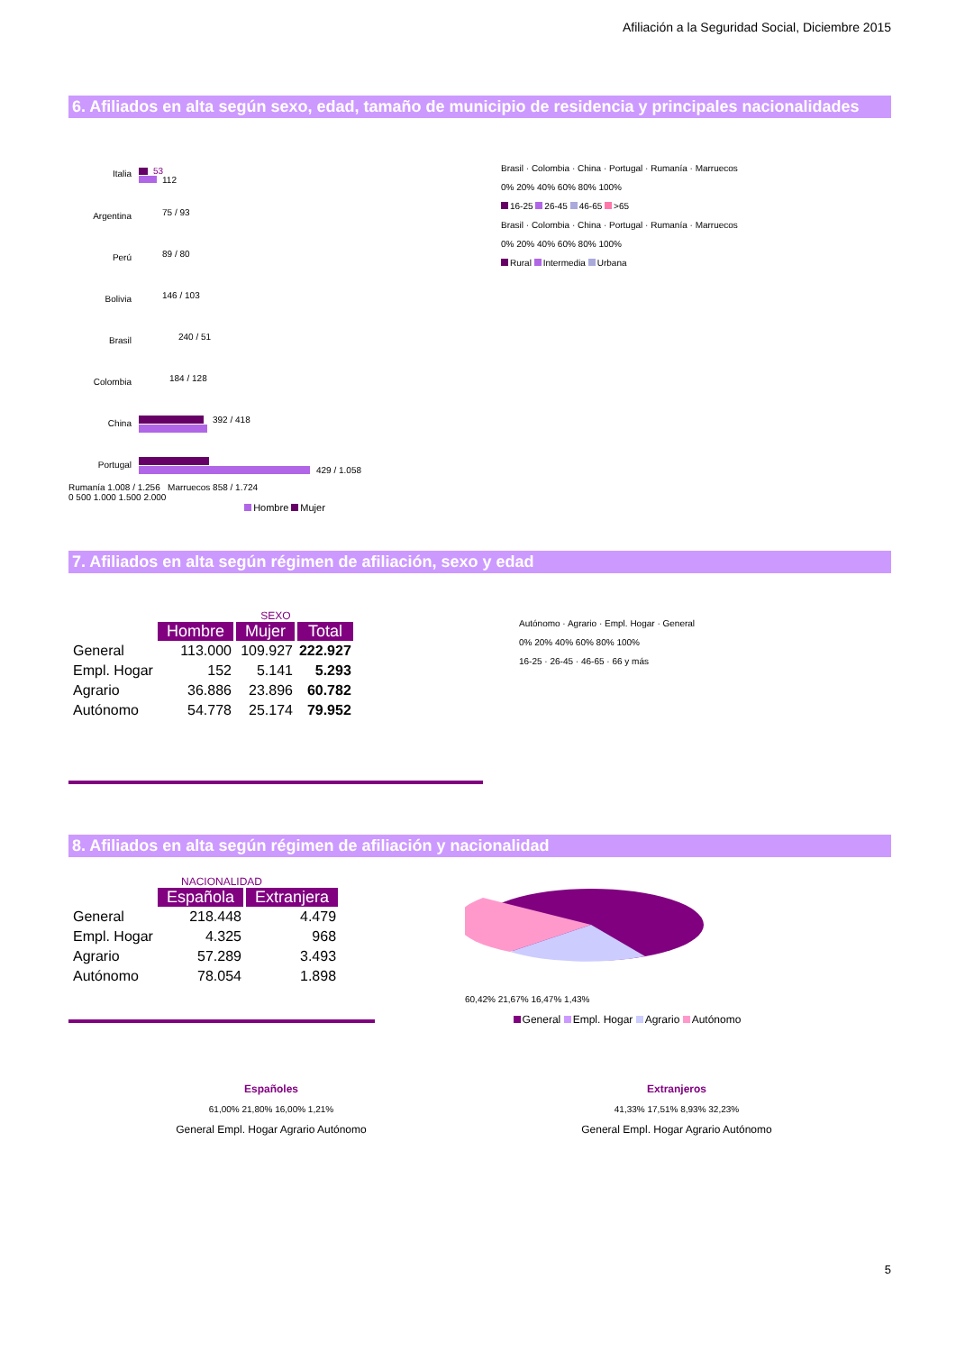Afiliación a la Seguridad Social, Diciembre 2015
6. Afiliados en alta según sexo, edad, tamaño de municipio de residencia y principales nacionalidades
Italia
53
112
Argentina
75 / 93
Perú
89 / 80
Bolivia
146 / 103
Brasil
240 / 51
Colombia
184 / 128
China
392 / 418
Portugal
429 / 1.058
Rumanía 1.008 / 1.256 Marruecos 858 / 1.724
0 500 1.000 1.500 2.000
Hombre Mujer
Brasil · Colombia · China · Portugal · Rumanía · Marruecos
0% 20% 40% 60% 80% 100%
16-25 26-45 46-65 >65
Brasil · Colombia · China · Portugal · Rumanía · Marruecos
0% 20% 40% 60% 80% 100%
Rural Intermedia Urbana
7. Afiliados en alta según régimen de afiliación, sexo y edad
SEXO
| | Hombre | Mujer | Total |
| General | 113.000 | 109.927 | 222.927 |
| Empl. Hogar | 152 | 5.141 | 5.293 |
| Agrario | 36.886 | 23.896 | 60.782 |
| Autónomo | 54.778 | 25.174 | 79.952 |
Autónomo · Agrario · Empl. Hogar · General
0% 20% 40% 60% 80% 100%
16-25 · 26-45 · 46-65 · 66 y más
8. Afiliados en alta según régimen de afiliación y nacionalidad
NACIONALIDAD
| | Española | Extranjera |
| General | 218.448 | 4.479 |
| Empl. Hogar | 4.325 | 968 |
| Agrario | 57.289 | 3.493 |
| Autónomo | 78.054 | 1.898 |
60,42% 21,67% 16,47% 1,43%
General Empl. Hogar Agrario Autónomo
Españoles
61,00% 21,80% 16,00% 1,21%
General Empl. Hogar Agrario Autónomo
Extranjeros
41,33% 17,51% 8,93% 32,23%
General Empl. Hogar Agrario Autónomo
5